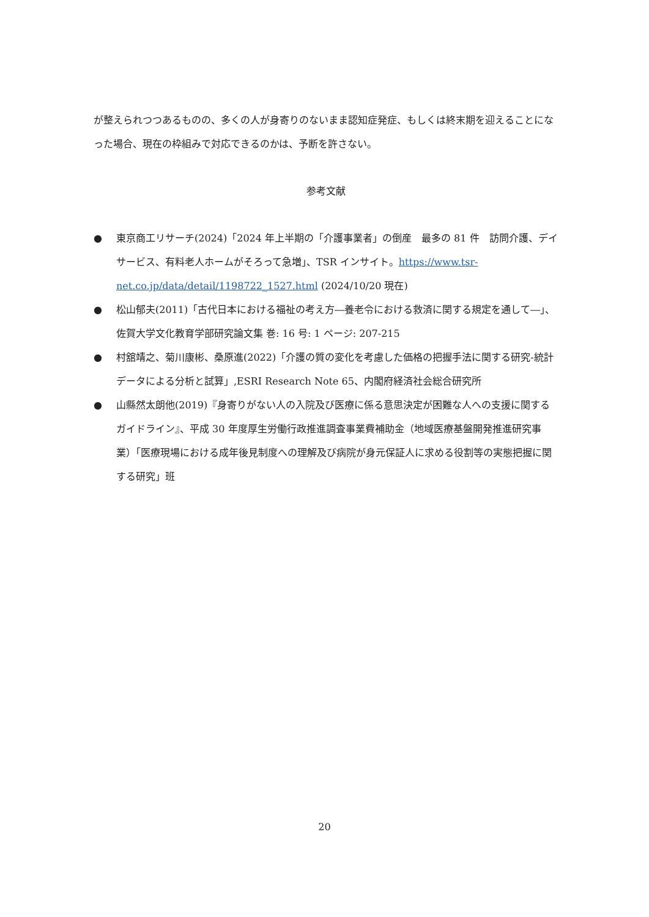が整えられつつあるものの、多くの人が身寄りのないまま認知症発症、もしくは終末期を迎えることになった場合、現在の枠組みで対応できるのかは、予断を許さない。
参考文献
● 東京商工リサーチ(2024)「2024 年上半期の「介護事業者」の倒産　最多の 81 件　訪問介護、デイサービス、有料老人ホームがそろって急増」、TSR インサイト。https://www.tsr-net.co.jp/data/detail/1198722_1527.html (2024/10/20 現在)
● 松山郁夫(2011)「古代日本における福祉の考え方―養老令における救済に関する規定を通して―」、佐賀大学文化教育学部研究論文集 巻: 16 号: 1 ページ: 207-215
● 村舘靖之、菊川康彬、桑原進(2022)「介護の質の変化を考慮した価格の把握手法に関する研究-統計データによる分析と試算」,ESRI Research Note 65、内閣府経済社会総合研究所
● 山縣然太朗他(2019)『身寄りがない人の入院及び医療に係る意思決定が困難な人への支援に関するガイドライン』、平成 30 年度厚生労働行政推進調査事業費補助金（地域医療基盤開発推進研究事業）「医療現場における成年後見制度への理解及び病院が身元保証人に求める役割等の実態把握に関する研究」班
20